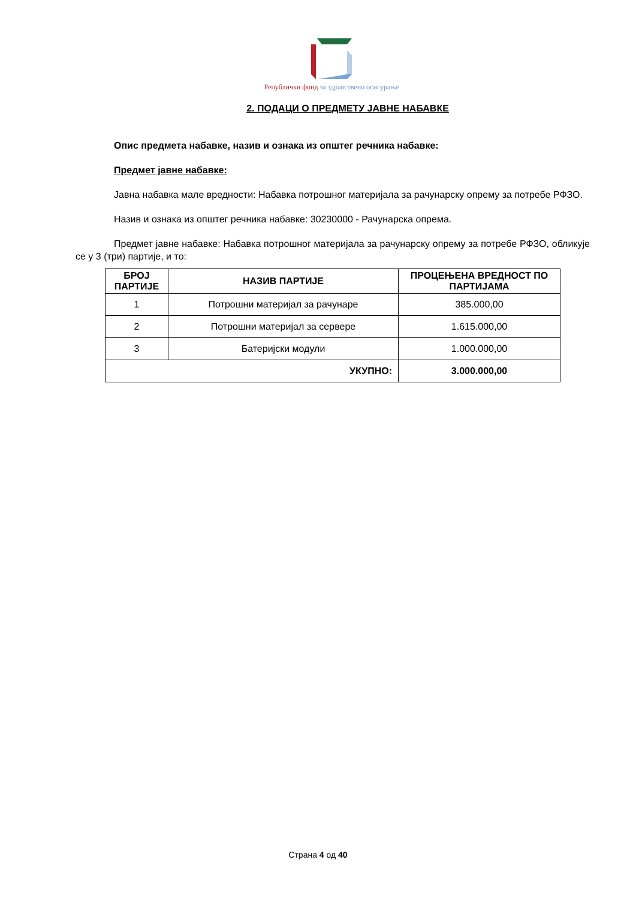Републички фонд за здравствено осигурање
2. ПОДАЦИ О ПРЕДМЕТУ ЈАВНЕ НАБАВКЕ
Опис предмета набавке, назив и ознака из општег речника набавке:
Предмет јавне набавке:
Јавна набавка мале вредности: Набавка потрошног материјала за рачунарску опрему за потребе РФЗО.
Назив и ознака из општег речника набавке: 30230000 - Рачунарска опрема.
Предмет јавне набавке: Набавка потрошног материјала за рачунарску опрему за потребе РФЗО, обликује се у 3 (три) партије, и то:
| БРОЈ ПАРТИЈЕ | НАЗИВ ПАРТИЈЕ | ПРОЦЕЊЕНА ВРЕДНОСТ ПО ПАРТИЈАМА |
| --- | --- | --- |
| 1 | Потрошни материјал за рачунаре | 385.000,00 |
| 2 | Потрошни материјал за сервере | 1.615.000,00 |
| 3 | Батеријски модули | 1.000.000,00 |
| УКУПНО: | | 3.000.000,00 |
Страна 4 од 40